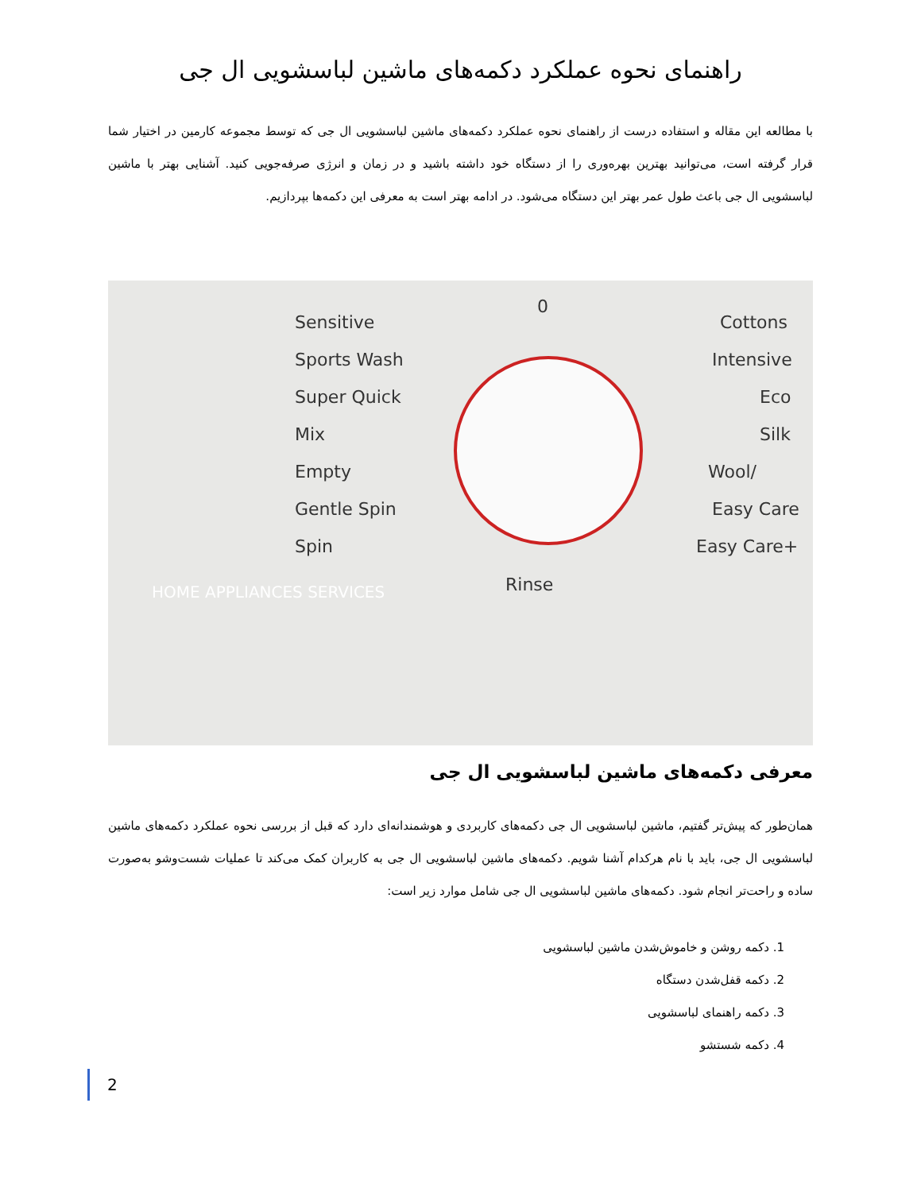راهنمای نحوه عملکرد دکمه‌های ماشین لباسشویی ال جی
با مطالعه این مقاله و استفاده درست از راهنمای نحوه عملکرد دکمه‌های ماشین لباسشویی ال جی که توسط مجموعه کارمین در اختیار شما قرار گرفته است، می‌توانید بهترین بهره‌وری را از دستگاه خود داشته باشید و در زمان و انرژی صرفه‌جویی کنید. آشنایی بهتر با ماشین لباسشویی ال جی باعث طول عمر بهتر این دستگاه می‌شود. در ادامه بهتر است به معرفی این دکمه‌ها بپردازیم.
Sensitive
Sports Wash
Super Quick
Mix
Empty
Gentle Spin
Spin
0
Rinse
Cottons
Intensive
Eco
Silk
Wool/
Easy Care
Easy Care+
HOME APPLIANCES SERVICES
معرفی دکمه‌های ماشین لباسشویی ال جی
همان‌طور که پیش‌تر گفتیم، ماشین لباسشویی ال جی دکمه‌های کاربردی و هوشمندانه‌ای دارد که قبل از بررسی نحوه عملکرد دکمه‌های ماشین لباسشویی ال جی، باید با نام هرکدام آشنا شویم. دکمه‌های ماشین لباسشویی ال جی به کاربران کمک می‌کند تا عملیات شست‌وشو به‌صورت ساده و راحت‌تر انجام شود. دکمه‌های ماشین لباسشویی ال جی شامل موارد زیر است:
1. دکمه روشن و خاموش‌شدن ماشین لباسشویی
2. دکمه قفل‌شدن دستگاه
3. دکمه راهنمای لباسشویی
4. دکمه شستشو
2